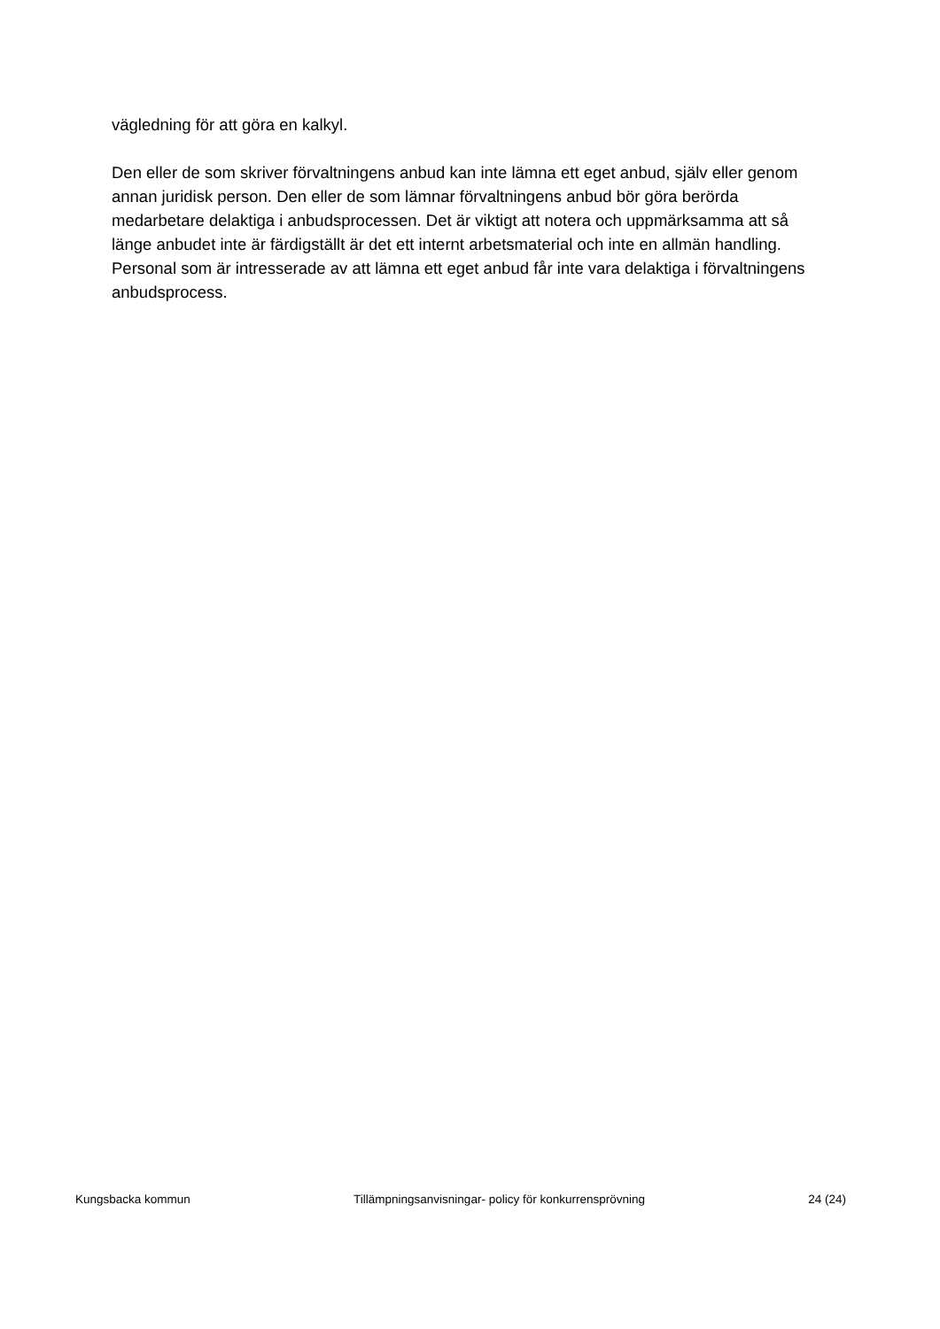vägledning för att göra en kalkyl.
Den eller de som skriver förvaltningens anbud kan inte lämna ett eget anbud, själv eller genom annan juridisk person. Den eller de som lämnar förvaltningens anbud bör göra berörda medarbetare delaktiga i anbudsprocessen. Det är viktigt att notera och uppmärksamma att så länge anbudet inte är färdigställt är det ett internt arbetsmaterial och inte en allmän handling. Personal som är intresserade av att lämna ett eget anbud får inte vara delaktiga i förvaltningens anbudsprocess.
Kungsbacka kommun Tillämpningsanvisningar- policy för konkurrensprövning 24 (24)